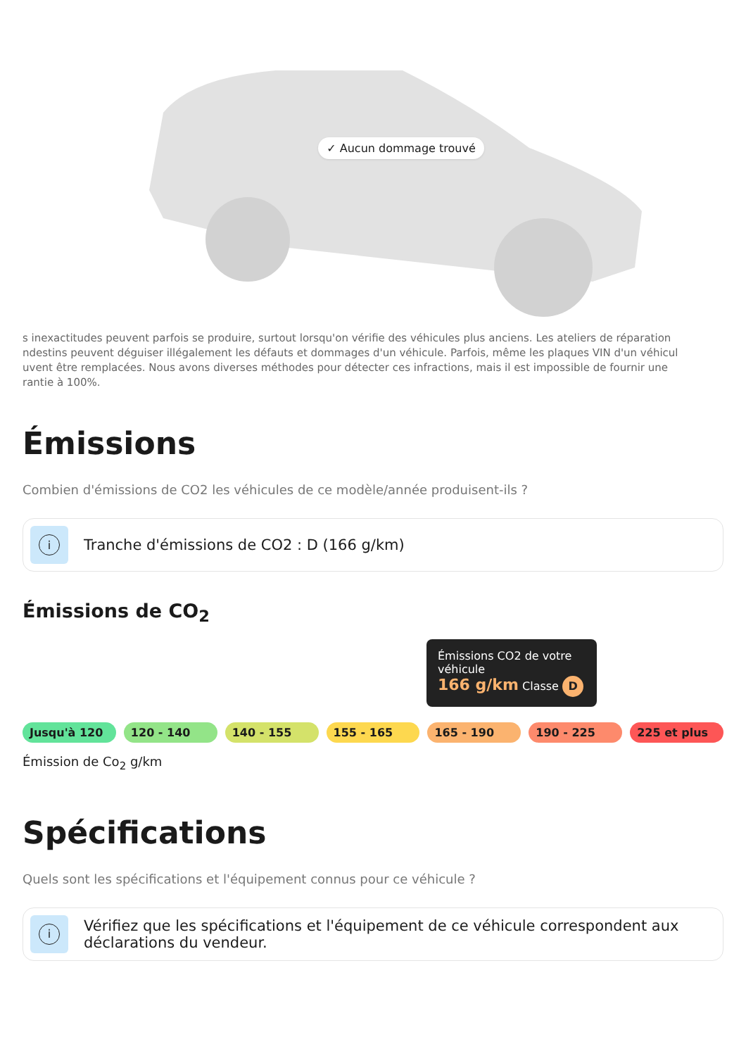✓ Aucun dommage trouvé
s inexactitudes peuvent parfois se produire, surtout lorsqu'on vérifie des véhicules plus anciens. Les ateliers de réparation
ndestins peuvent déguiser illégalement les défauts et dommages d'un véhicule. Parfois, même les plaques VIN d'un véhicul
uvent être remplacées. Nous avons diverses méthodes pour détecter ces infractions, mais il est impossible de fournir une
rantie à 100%.
Émissions
Combien d'émissions de CO2 les véhicules de ce modèle/année produisent-ils ?
i
Tranche d'émissions de CO2 : D (166 g/km)
Émissions de CO<sub>2</sub>
Émissions CO2 de votre véhicule
166 g/km Classe D
Jusqu'à 120 120 - 140 140 - 155 155 - 165 165 - 190 190 - 225 225 et plus
Émission de Co<sub>2</sub> g/km
Spécifications
Quels sont les spécifications et l'équipement connus pour ce véhicule ?
i
Vérifiez que les spécifications et l'équipement de ce véhicule correspondent aux déclarations du vendeur.